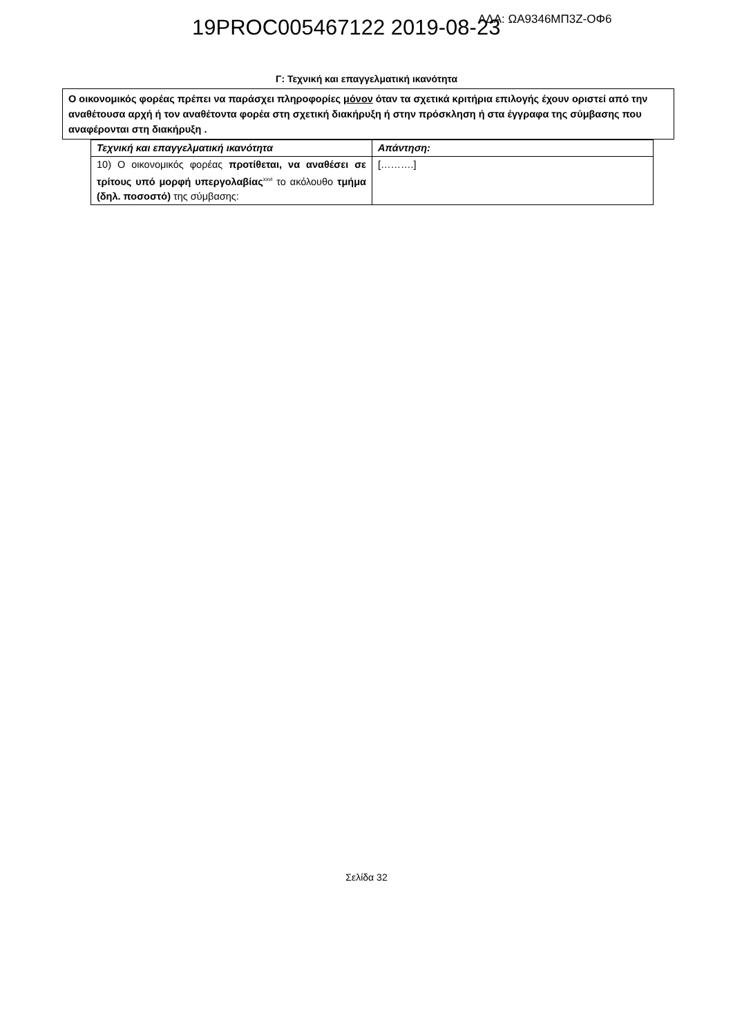19PROC005467122 2019-08-23 ΑΔΑ: ΩΑ9346ΜΠ3Ζ-ΟΦ6
Γ: Τεχνική και επαγγελματική ικανότητα
Ο οικονομικός φορέας πρέπει να παράσχει πληροφορίες μόνον όταν τα σχετικά κριτήρια επιλογής έχουν οριστεί από την αναθέτουσα αρχή ή τον αναθέτοντα φορέα στη σχετική διακήρυξη ή στην πρόσκληση ή στα έγγραφα της σύμβασης που αναφέρονται στη διακήρυξη .
| Τεχνική και επαγγελματική ικανότητα | Απάντηση: |
| --- | --- |
| 10) Ο οικονομικός φορέας προτίθεται, να αναθέσει σε τρίτους υπό μορφή υπεργολαβίας<sup>xxvi</sup> το ακόλουθο τμήμα (δηλ. ποσοστό) της σύμβασης: | [……….] |
Σελίδα 32